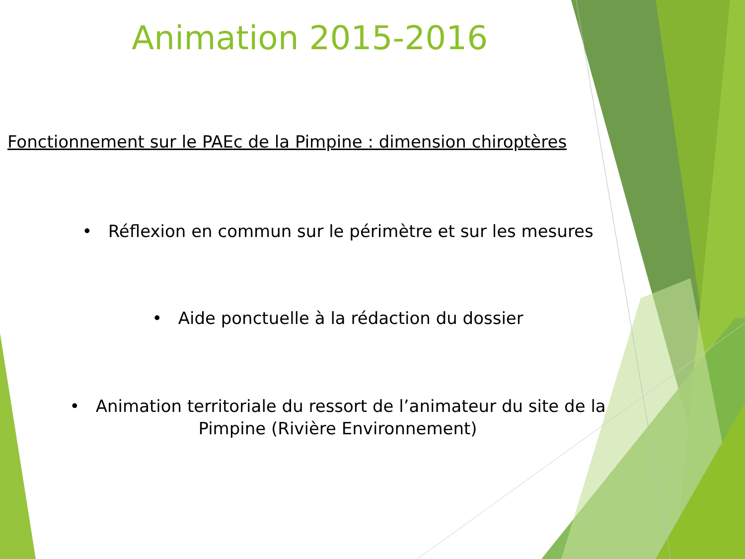Animation 2015-2016
Fonctionnement sur le PAEc de la Pimpine : dimension chiroptères
• Réflexion en commun sur le périmètre et sur les mesures
• Aide ponctuelle à la rédaction du dossier
• Animation territoriale du ressort de l’animateur du site de la
Pimpine (Rivière Environnement)